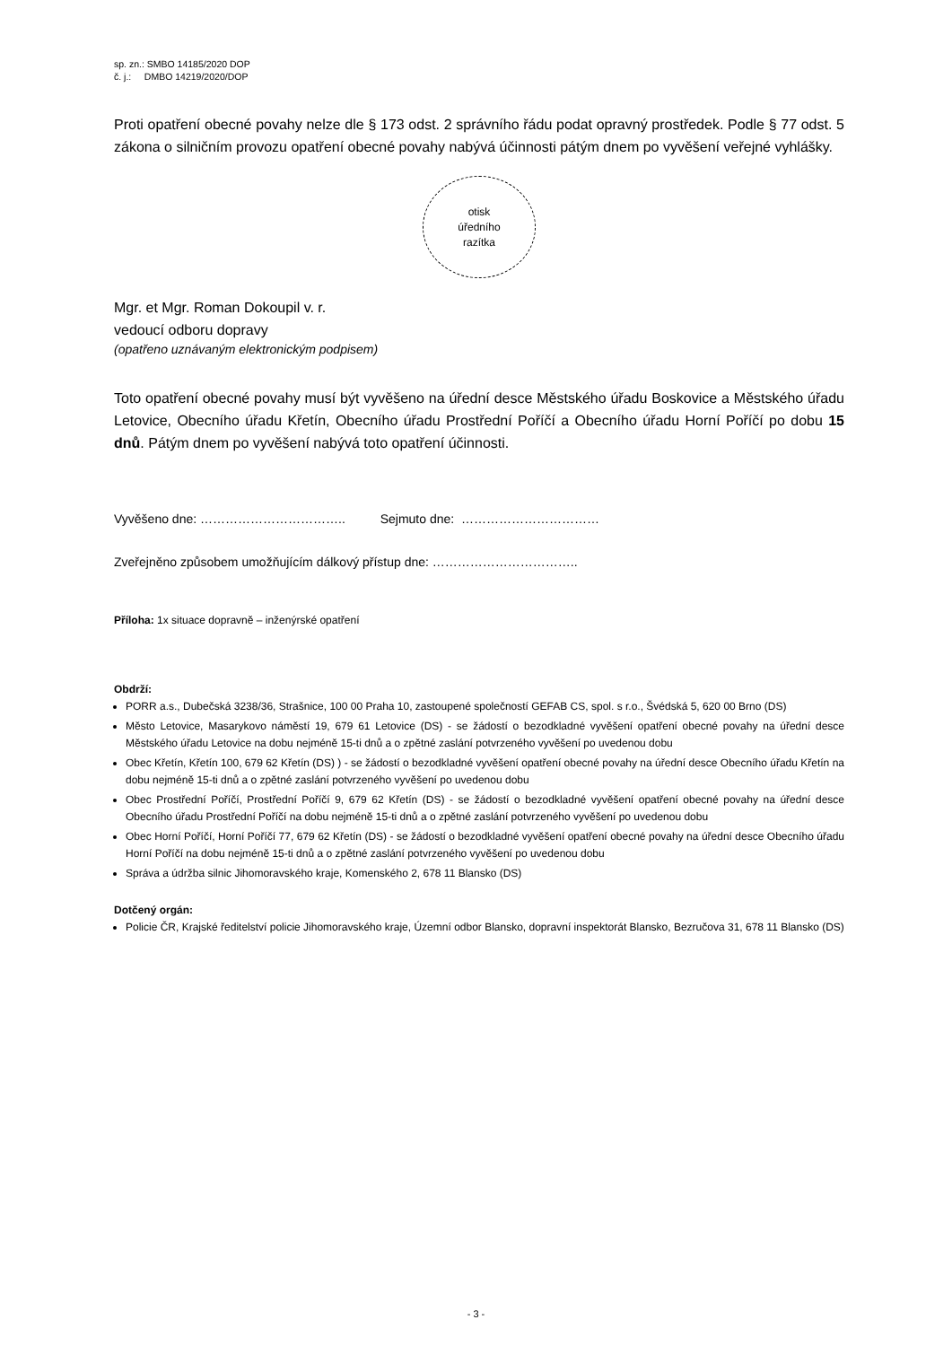sp. zn.: SMBO 14185/2020 DOP
č. j.: DMBO 14219/2020/DOP
Proti opatření obecné povahy nelze dle § 173 odst. 2 správního řádu podat opravný prostředek. Podle § 77 odst. 5 zákona o silničním provozu opatření obecné povahy nabývá účinnosti pátým dnem po vyvěšení veřejné vyhlášky.
otisk
úředního
razítka
Mgr. et Mgr. Roman Dokoupil v. r.
vedoucí odboru dopravy
(opatřeno uznávaným elektronickým podpisem)
Toto opatření obecné povahy musí být vyvěšeno na úřední desce Městského úřadu Boskovice a Městského úřadu Letovice, Obecního úřadu Křetín, Obecního úřadu Prostřední Poříčí a Obecního úřadu Horní Poříčí po dobu 15 dnů. Pátým dnem po vyvěšení nabývá toto opatření účinnosti.
Vyvěšeno dne: …………………………….. Sejmuto dne: ……………………………
Zveřejněno způsobem umožňujícím dálkový přístup dne: ……………………………..
Příloha: 1x situace dopravně – inženýrské opatření
Obdrží:
PORR a.s., Dubečská 3238/36, Strašnice, 100 00 Praha 10, zastoupené společností GEFAB CS, spol. s r.o., Švédská 5, 620 00 Brno (DS)
Město Letovice, Masarykovo náměstí 19, 679 61 Letovice (DS) - se žádostí o bezodkladné vyvěšení opatření obecné povahy na úřední desce Městského úřadu Letovice na dobu nejméně 15-ti dnů a o zpětné zaslání potvrzeného vyvěšení po uvedenou dobu
Obec Křetín, Křetín 100, 679 62 Křetín (DS) ) - se žádostí o bezodkladné vyvěšení opatření obecné povahy na úřední desce Obecního úřadu Křetín na dobu nejméně 15-ti dnů a o zpětné zaslání potvrzeného vyvěšení po uvedenou dobu
Obec Prostřední Poříčí, Prostřední Poříčí 9, 679 62 Křetín (DS) - se žádostí o bezodkladné vyvěšení opatření obecné povahy na úřední desce Obecního úřadu Prostřední Poříčí na dobu nejméně 15-ti dnů a o zpětné zaslání potvrzeného vyvěšení po uvedenou dobu
Obec Horní Poříčí, Horní Poříčí 77, 679 62 Křetín (DS) - se žádostí o bezodkladné vyvěšení opatření obecné povahy na úřední desce Obecního úřadu Horní Poříčí na dobu nejméně 15-ti dnů a o zpětné zaslání potvrzeného vyvěšení po uvedenou dobu
Správa a údržba silnic Jihomoravského kraje, Komenského 2, 678 11 Blansko (DS)
Dotčený orgán:
Policie ČR, Krajské ředitelství policie Jihomoravského kraje, Územní odbor Blansko, dopravní inspektorát Blansko, Bezručova 31, 678 11 Blansko (DS)
- 3 -